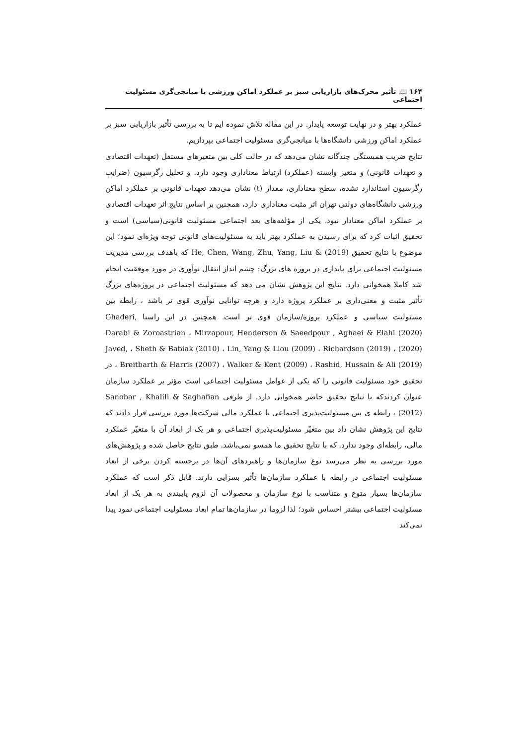۱۶۴ 📖 تأثیر محرک‌های بازاریابی سبز بر عملکرد اماکن ورزشی با میانجی‌گری مسئولیت اجتماعی
عملکرد بهتر و در نهایت توسعه پایدار. در این مقاله تلاش نموده ایم تا به بررسی تأثیر بازاریابی سبز بر عملکرد اماکن ورزشی دانشگاه‌ها با میانجی‌گری مسئولیت اجتماعی بپردازیم.
نتایج ضریب همبستگی چندگانه نشان می‌دهد که در حالت کلی بین متغیرهای مستقل (تعهدات اقتصادی و تعهدات قانونی) و متغیر وابسته (عملکرد) ارتباط معناداری وجود دارد. و تحلیل رگرسیون (ضرایب رگرسیون استاندارد نشده، سطح معناداری، مقدار (t) نشان می‌دهد تعهدات قانونی بر عملکرد اماکن ورزشی دانشگاه‌های دولتی تهران اثر مثبت معناداری دارد، همچنین بر اساس نتایج اثر تعهدات اقتصادی بر عملکرد اماکن معنادار نبود. یکی از مؤلفه‌های بعد اجتماعی مسئولیت قانونی(سیاسی) است و تحقیق اثبات کرد که برای رسیدن به عملکرد بهتر باید به مسئولیت‌های قانونی توجه ویژه‌ای نمود؛ این موضوع با نتایج تحقیق He, Chen, Wang, Zhu, Yang, Liu & (2019) که باهدف بررسی مدیریت مسئولیت اجتماعی برای پایداری در پروژه های بزرگ: چشم انداز انتقال نوآوری در مورد موفقیت انجام شد کاملا همخوانی دارد. نتایج این پژوهش نشان می دهد که مسئولیت اجتماعی در پروژه‌های بزرگ تأثیر مثبت و معنی‌داری بر عملکرد پروژه دارد و هرچه توانایی نوآوری قوی تر باشد ، رابطه بین مسئولیت سیاسی و عملکرد پروژه/سازمان قوی تر است. همچنین در این راستا Ghaderi, Mirzapour, Henderson & Saeedpour , Aghaei & Elahi (2020) ، Darabi & Zoroastrian (2020) ، Richardson (2019) ، Lin, Yang & Liou (2009) ، Sheth & Babiak (2010) ، Javed, Rashid, Hussain & Ali (2019) ، Walker & Kent (2009) ، Breitbarth & Harris (2007) ، در تحقیق خود مسئولیت قانونی را که یکی از عوامل مسئولیت اجتماعی است مؤثر بر عملکرد سازمان عنوان کردندکه با نتایج تحقیق حاضر همخوانی دارد. از طرفی Sanobar , Khalili & Saghafian (2012) ، رابطه ی بین مسئولیت‌پذیری اجتماعی با عملکرد مالی شرکت‌ها مورد بررسی قرار دادند که نتایج این پژوهش نشان داد بین متغیّر مسئولیت‌پذیری اجتماعی و هر یک از ابعاد آن با متغیّر عملکرد مالی، رابطه‌ای وجود ندارد. که با نتایج تحقیق ما همسو نمی‌باشد. طبق نتایج حاصل شده و پژوهش‌های مورد بررسی به نظر می‌رسد نوع سازمان‌ها و راهبردهای آن‌ها در برجسته کردن برخی از ابعاد مسئولیت اجتماعی در رابطه با عملکرد سازمان‌ها تأثیر بسزایی دارند. قابل ذکر است که عملکرد سازمان‌ها بسیار متوع و متناسب با نوع سازمان و محصولات آن لزوم پایبندی به هر یک از ابعاد مسئولیت اجتماعی بیشتر احساس شود؛ لذا لزوما در سازمان‌ها تمام ابعاد مسئولیت اجتماعی نمود پیدا نمی‌کند